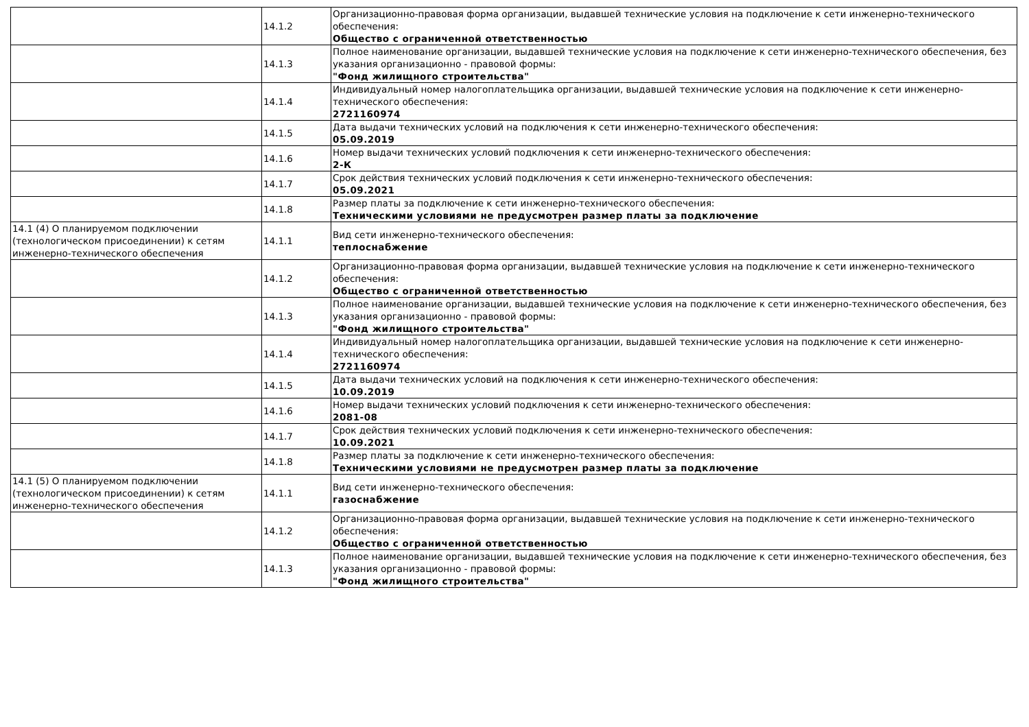| | 14.1.2 | Организационно-правовая форма организации, выдавшей технические условия на подключение к сети инженерно-технического обеспечения: Общество с ограниченной ответственностью |
| | 14.1.3 | Полное наименование организации, выдавшей технические условия на подключение к сети инженерно-технического обеспечения, без указания организационно - правовой формы: "Фонд жилищного строительства" |
| | 14.1.4 | Индивидуальный номер налогоплательщика организации, выдавшей технические условия на подключение к сети инженерно-технического обеспечения: 2721160974 |
| | 14.1.5 | Дата выдачи технических условий на подключения к сети инженерно-технического обеспечения: 05.09.2019 |
| | 14.1.6 | Номер выдачи технических условий подключения к сети инженерно-технического обеспечения: 2-К |
| | 14.1.7 | Срок действия технических условий подключения к сети инженерно-технического обеспечения: 05.09.2021 |
| | 14.1.8 | Размер платы за подключение к сети инженерно-технического обеспечения: Техническими условиями не предусмотрен размер платы за подключение |
| 14.1 (4) О планируемом подключении (технологическом присоединении) к сетям инженерно-технического обеспечения | 14.1.1 | Вид сети инженерно-технического обеспечения: теплоснабжение |
| | 14.1.2 | Организационно-правовая форма организации, выдавшей технические условия на подключение к сети инженерно-технического обеспечения: Общество с ограниченной ответственностью |
| | 14.1.3 | Полное наименование организации, выдавшей технические условия на подключение к сети инженерно-технического обеспечения, без указания организационно - правовой формы: "Фонд жилищного строительства" |
| | 14.1.4 | Индивидуальный номер налогоплательщика организации, выдавшей технические условия на подключение к сети инженерно-технического обеспечения: 2721160974 |
| | 14.1.5 | Дата выдачи технических условий на подключения к сети инженерно-технического обеспечения: 10.09.2019 |
| | 14.1.6 | Номер выдачи технических условий подключения к сети инженерно-технического обеспечения: 2081-08 |
| | 14.1.7 | Срок действия технических условий подключения к сети инженерно-технического обеспечения: 10.09.2021 |
| | 14.1.8 | Размер платы за подключение к сети инженерно-технического обеспечения: Техническими условиями не предусмотрен размер платы за подключение |
| 14.1 (5) О планируемом подключении (технологическом присоединении) к сетям инженерно-технического обеспечения | 14.1.1 | Вид сети инженерно-технического обеспечения: газоснабжение |
| | 14.1.2 | Организационно-правовая форма организации, выдавшей технические условия на подключение к сети инженерно-технического обеспечения: Общество с ограниченной ответственностью |
| | 14.1.3 | Полное наименование организации, выдавшей технические условия на подключение к сети инженерно-технического обеспечения, без указания организационно - правовой формы: "Фонд жилищного строительства" |